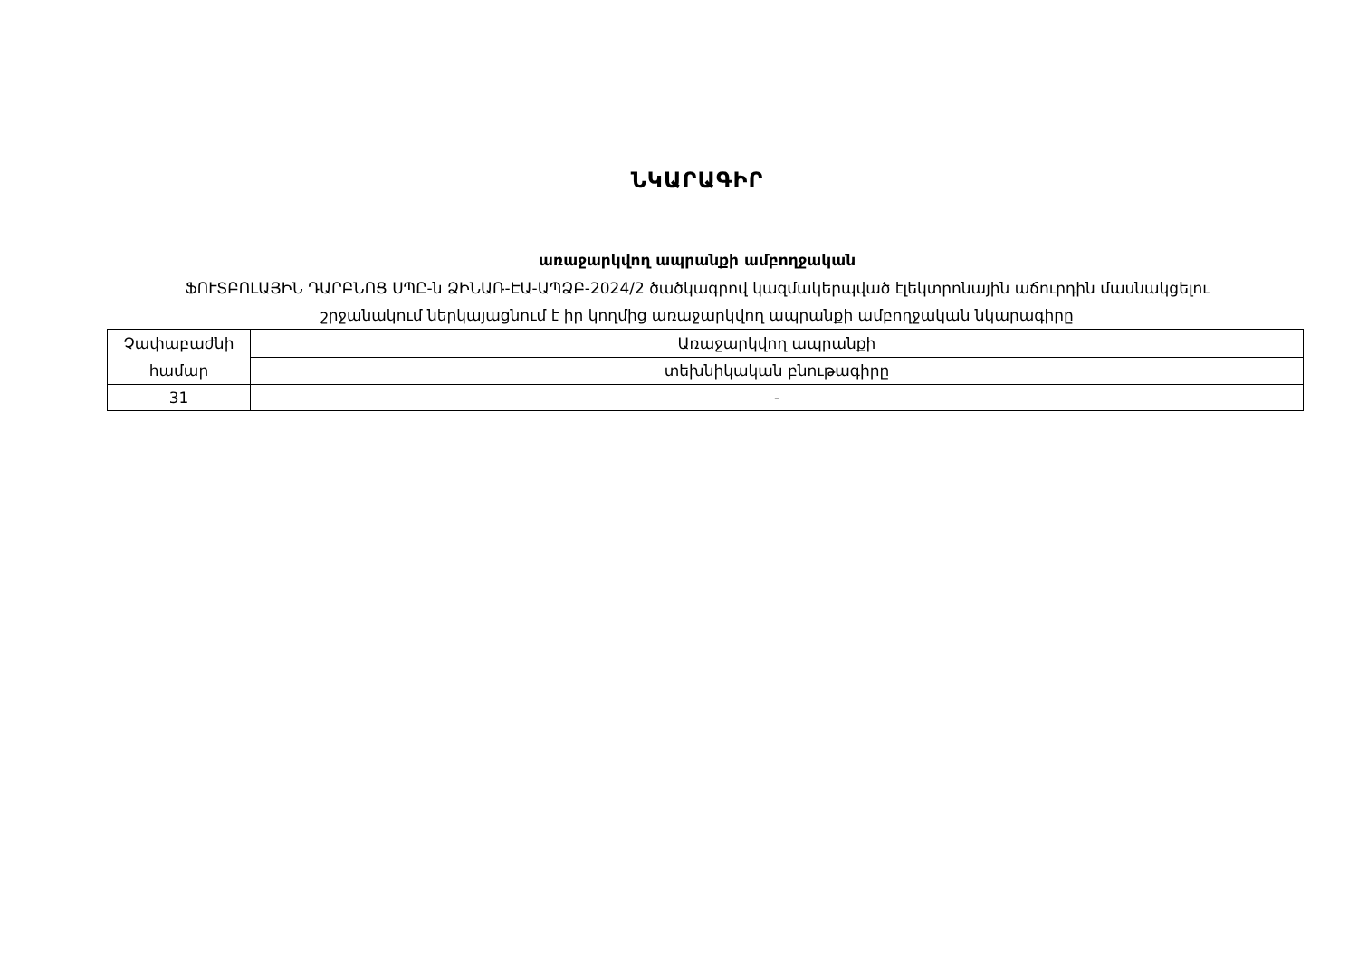ՆԿԱՐԱԳԻՐ
առաջարկվող ապրանքի ամբողջական
ՖՈՒՏԲՈԼԱՅԻՆ ԴԱՐԲՆՈՑ ՍՊԸ-ն ՁԻՆԱՌ-ԷԱ-ԱՊՁԲ-2024/2 ծածկագրով կազմակերպված էլեկտրոնային աճուրդին մասնակցելու
շրջանակում ներկայացնում է իր կողմից առաջարկվող ապրանքի ամբողջական նկարագիրը
| Չափաբաժնի համար | Առաջարկվող ապրանքի |
| | տեխնիկական բնութագիրը |
| 31 | - |